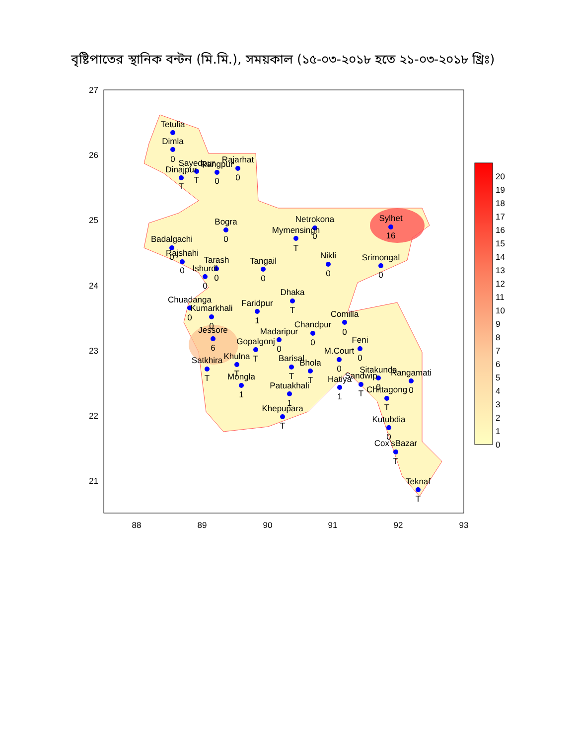বৃষ্টিপাতের স্থানিক বন্টন (মি.মি.), সময়কাল (১৫-০৩-২০১৮ হতে ২১-০৩-২০১৮ খ্রিঃ)
88
89
90
91
92
93
27
26
25
24
23
22
21
Tetulia
Dimla
0
Dinajpur
T
Sayedpur
T
Rangpur
0
Rajarhat
0
Bogra
0
Netrokona
0
Mymensingh
T
Sylhet
16
Badalgachi
0
Rajshahi
0
Tarash
0
Ishurdi
0
Tangail
0
Nikli
0
Srimongal
0
Dhaka
T
Chuadanga
0
Kumarkhali
0
Faridpur
1
Comilla
0
Chandpur
0
Madaripur
0
Jessore
6
Gopalgonj
T
Feni
0
M.Court
0
Satkhira
T
Khulna
T
Barisal
T
Bhola
T
Mongla
1
Hatiya
1
Sandwip
T
Sitakunda
0
Rangamati
0
Patuakhali
1
Chittagong
T
Khepupara
T
Kutubdia
0
Cox'sBazar
T
Teknaf
T
20
19
18
17
16
15
14
13
12
11
10
9
8
7
6
5
4
3
2
1
0